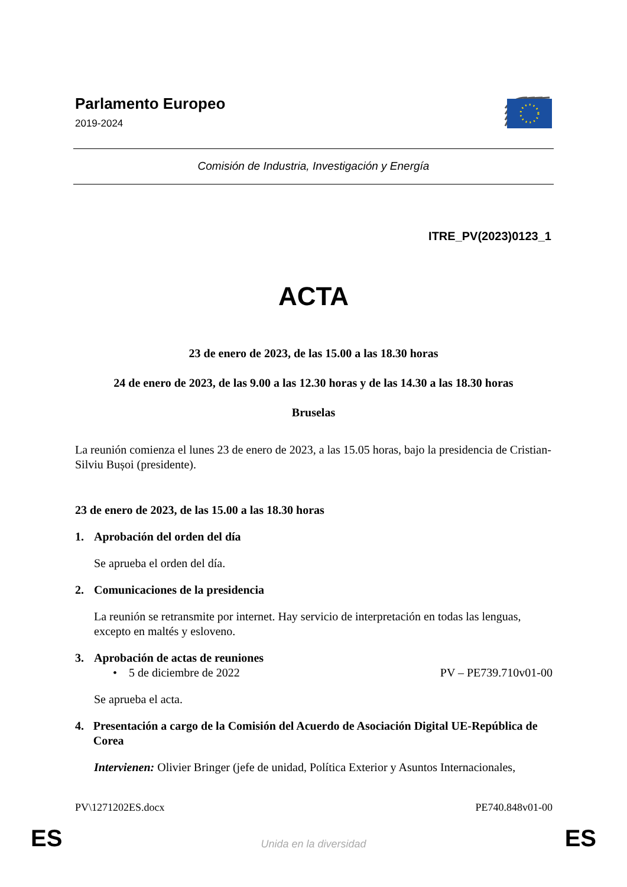Parlamento Europeo
2019-2024
Comisión de Industria, Investigación y Energía
ITRE_PV(2023)0123_1
ACTA
23 de enero de 2023, de las 15.00 a las 18.30 horas
24 de enero de 2023, de las 9.00 a las 12.30 horas y de las 14.30 a las 18.30 horas
Bruselas
La reunión comienza el lunes 23 de enero de 2023, a las 15.05 horas, bajo la presidencia de Cristian-Silviu Bușoi (presidente).
23 de enero de 2023, de las 15.00 a las 18.30 horas
1. Aprobación del orden del día
Se aprueba el orden del día.
2. Comunicaciones de la presidencia
La reunión se retransmite por internet. Hay servicio de interpretación en todas las lenguas, excepto en maltés y esloveno.
3. Aprobación de actas de reuniones
• 5 de diciembre de 2022 PV – PE739.710v01-00
Se aprueba el acta.
4. Presentación a cargo de la Comisión del Acuerdo de Asociación Digital UE-República de Corea
Intervienen: Olivier Bringer (jefe de unidad, Política Exterior y Asuntos Internacionales,
PV\1271202ES.docx PE740.848v01-00
ES Unida en la diversidad ES